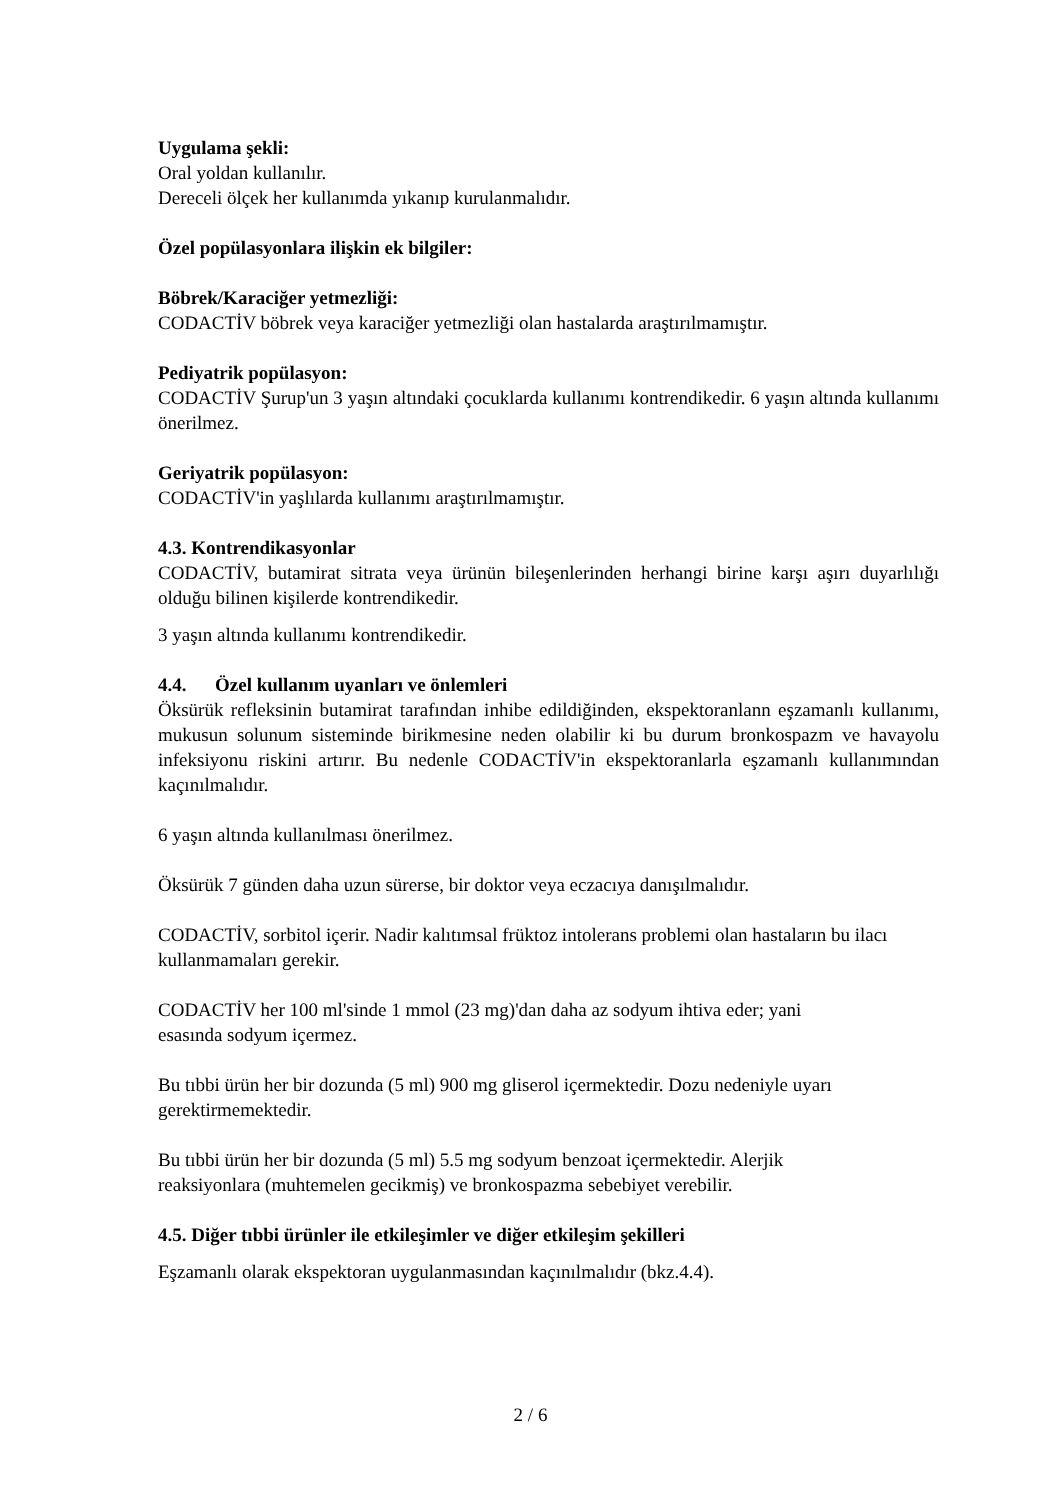Uygulama şekli:
Oral yoldan kullanılır.
Dereceli ölçek her kullanımda yıkanıp kurulanmalıdır.
Özel popülasyonlara ilişkin ek bilgiler:
Böbrek/Karaciğer yetmezliği:
CODACTİV böbrek veya karaciğer yetmezliği olan hastalarda araştırılmamıştır.
Pediyatrik popülasyon:
CODACTİV Şurup'un 3 yaşın altındaki çocuklarda kullanımı kontrendikedir. 6 yaşın altında kullanımı önerilmez.
Geriyatrik popülasyon:
CODACTİV'in yaşlılarda kullanımı araştırılmamıştır.
4.3. Kontrendikasyonlar
CODACTİV, butamirat sitrata veya ürünün bileşenlerinden herhangi birine karşı aşırı duyarlılığı olduğu bilinen kişilerde kontrendikedir.
3 yaşın altında kullanımı kontrendikedir.
4.4. Özel kullanım uyanları ve önlemleri
Öksürük refleksinin butamirat tarafından inhibe edildiğinden, ekspektoranlann eşzamanlı kullanımı, mukusun solunum sisteminde birikmesine neden olabilir ki bu durum bronkospazm ve havayolu infeksiyonu riskini artırır. Bu nedenle CODACTİV'in ekspektoranlarla eşzamanlı kullanımından kaçınılmalıdır.
6 yaşın altında kullanılması önerilmez.
Öksürük 7 günden daha uzun sürerse, bir doktor veya eczacıya danışılmalıdır.
CODACTİV, sorbitol içerir. Nadir kalıtımsal früktoz intolerans problemi olan hastaların bu ilacı kullanmamaları gerekir.
CODACTİV her 100 ml'sinde 1 mmol (23 mg)'dan daha az sodyum ihtiva eder; yani
esasında sodyum içermez.
Bu tıbbi ürün her bir dozunda (5 ml) 900 mg gliserol içermektedir. Dozu nedeniyle uyarı
gerektirmemektedir.
Bu tıbbi ürün her bir dozunda (5 ml) 5.5 mg sodyum benzoat içermektedir. Alerjik
reaksiyonlara (muhtemelen gecikmiş) ve bronkospazma sebebiyet verebilir.
4.5. Diğer tıbbi ürünler ile etkileşimler ve diğer etkileşim şekilleri
Eşzamanlı olarak ekspektoran uygulanmasından kaçınılmalıdır (bkz.4.4).
2 / 6